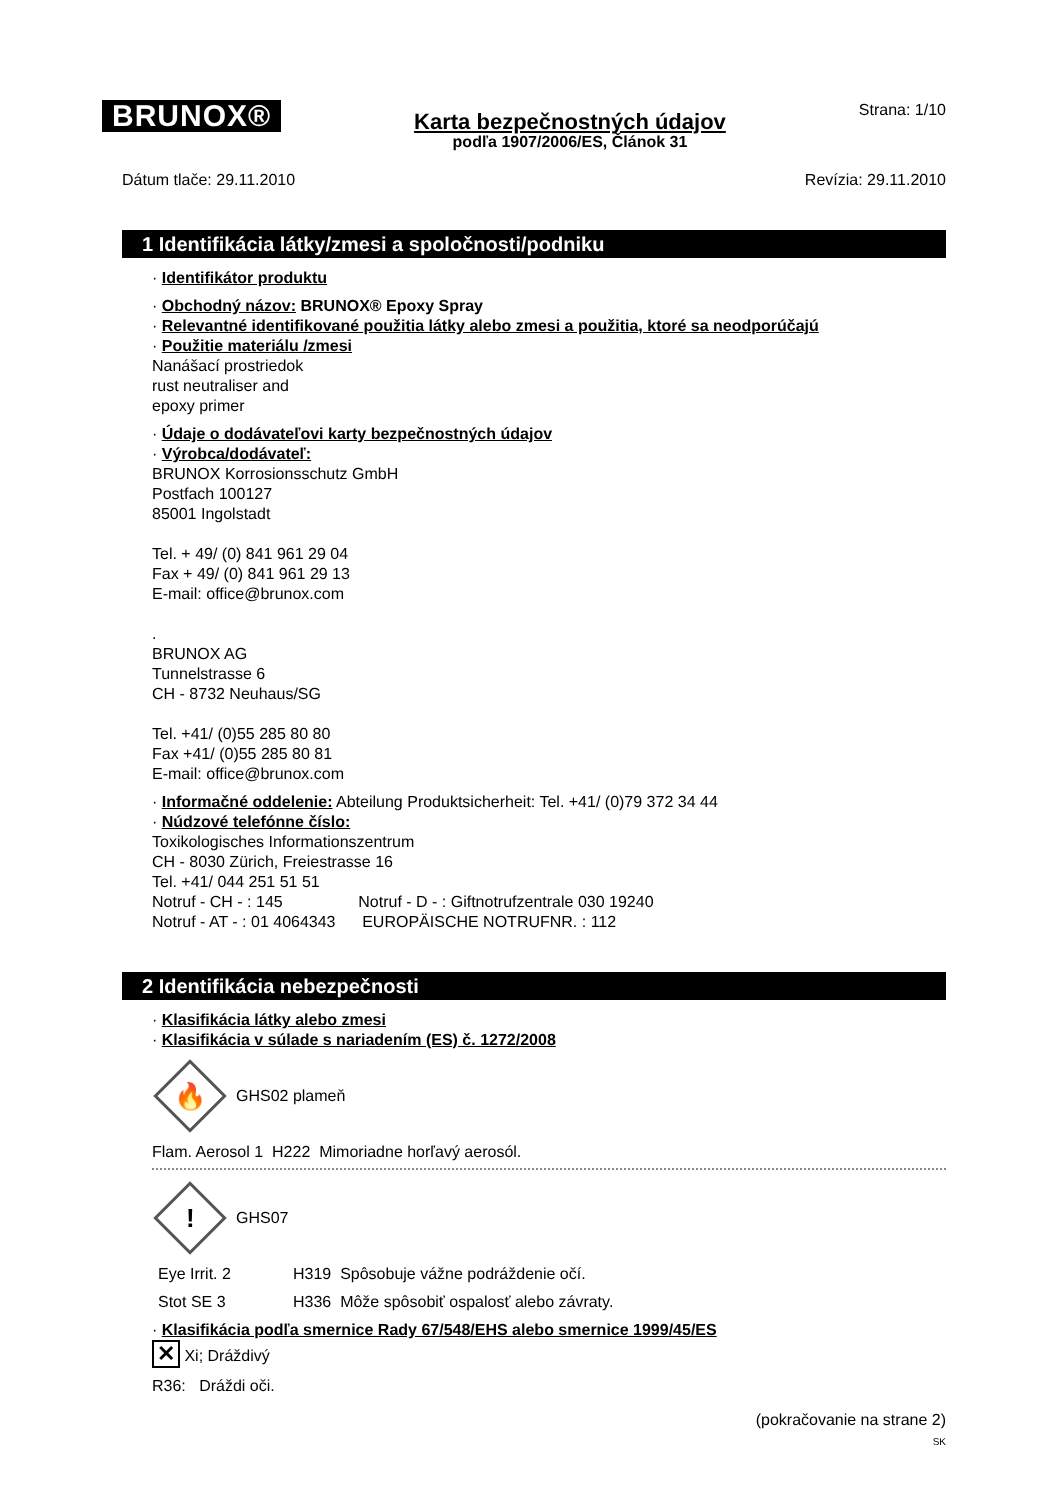BRUNOX®
Karta bezpečnostných údajov
podľa 1907/2006/ES, Článok 31
Strana: 1/10
Dátum tlače: 29.11.2010 Revízia: 29.11.2010
1 Identifikácia látky/zmesi a spoločnosti/podniku
· Identifikátor produktu
· Obchodný názov: BRUNOX® Epoxy Spray
· Relevantné identifikované použitia látky alebo zmesi a použitia, ktoré sa neodporúčajú
· Použitie materiálu /zmesi
Nanášací prostriedok
rust neutraliser and
epoxy primer
· Údaje o dodávateľovi karty bezpečnostných údajov
· Výrobca/dodávateľ:
BRUNOX Korrosionsschutz GmbH
Postfach 100127
85001 Ingolstadt
Tel. + 49/ (0) 841 961 29 04
Fax + 49/ (0) 841 961 29 13
E-mail: office@brunox.com
.
BRUNOX AG
Tunnelstrasse 6
CH - 8732 Neuhaus/SG
Tel. +41/ (0)55 285 80 80
Fax +41/ (0)55 285 80 81
E-mail: office@brunox.com
· Informačné oddelenie: Abteilung Produktsicherheit: Tel. +41/ (0)79 372 34 44
· Núdzové telefónne číslo:
Toxikologisches Informationszentrum
CH - 8030 Zürich, Freiestrasse 16
Tel. +41/ 044 251 51 51
Notruf - CH - : 145 Notruf - D - : Giftnotrufzentrale 030 19240
Notruf - AT - : 01 4064343 EUROPÄISCHE NOTRUFNR. : 112
2 Identifikácia nebezpečnosti
· Klasifikácia látky alebo zmesi
· Klasifikácia v súlade s nariadením (ES) č. 1272/2008
🔥
GHS02 plameň
Flam. Aerosol 1 H222 Mimoriadne horľavý aerosól.
!
GHS07
Eye Irrit. 2 H319 Spôsobuje vážne podráždenie očí.
Stot SE 3 H336 Môže spôsobiť ospalosť alebo závraty.
· Klasifikácia podľa smernice Rady 67/548/EHS alebo smernice 1999/45/ES
✕ Xi; Dráždivý
R36: Dráždi oči.
(pokračovanie na strane 2)
SK